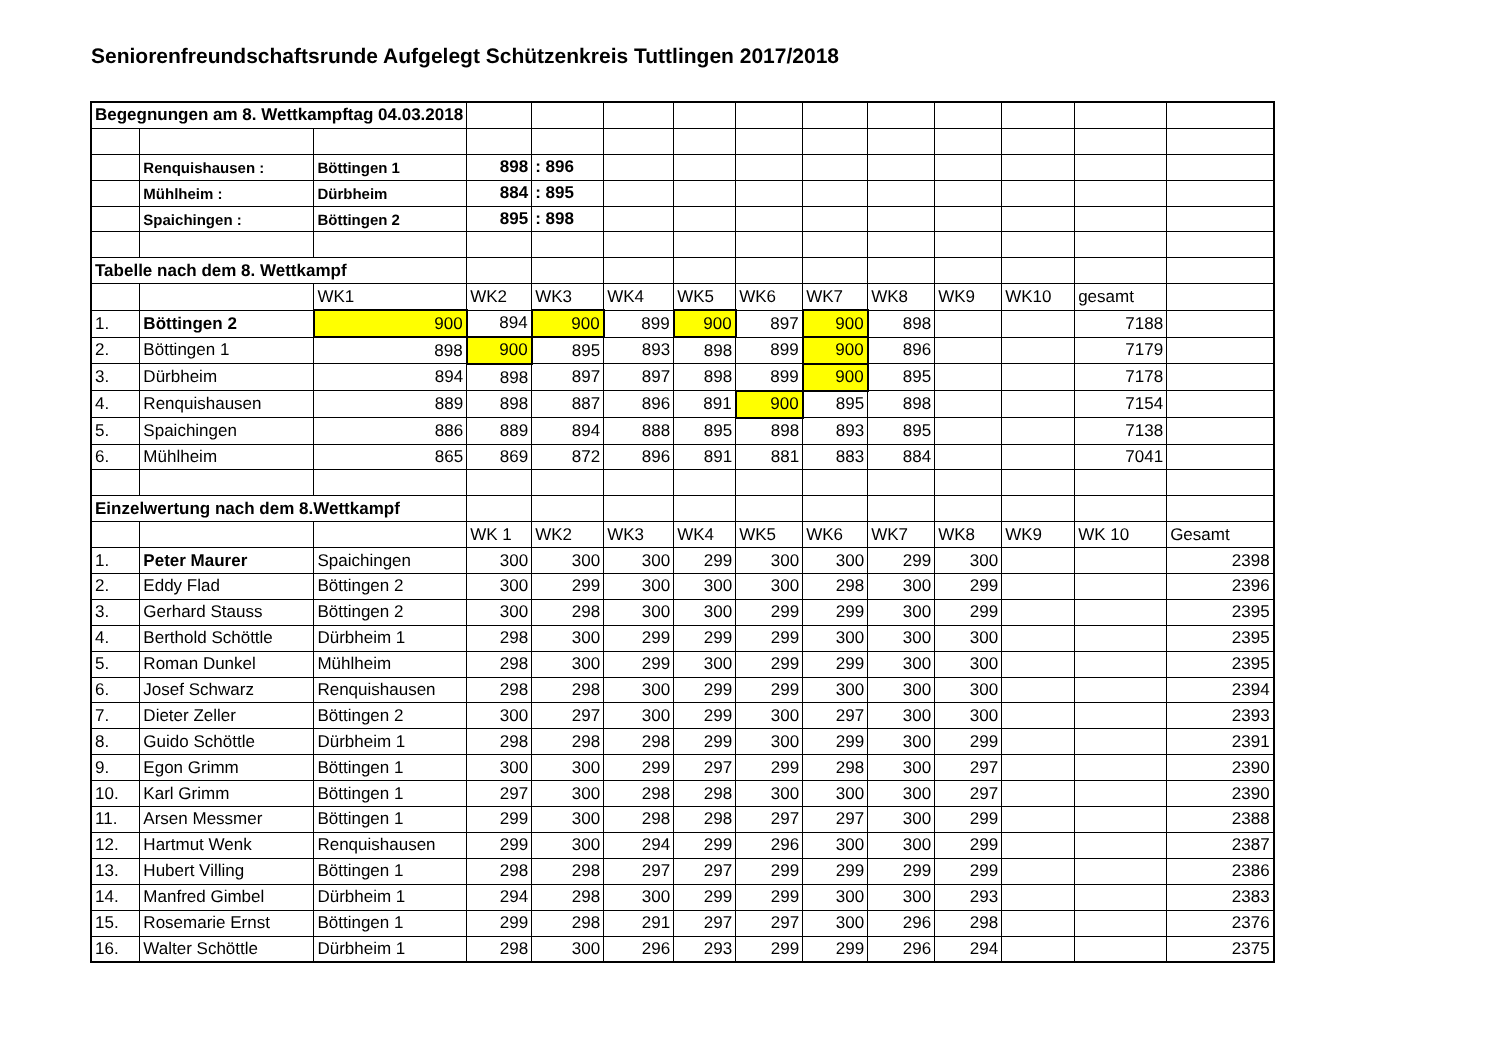Seniorenfreundschaftsrunde Aufgelegt Schützenkreis Tuttlingen 2017/2018
| Begegnungen am 8. Wettkampftag 04.03.2018 | | | | | | | | | | | | | |
| | Renquishausen : | Böttingen 1 | 898 | : 896 | | | | | | | | | |
| | Mühlheim : | Dürbheim | 884 | : 895 | | | | | | | | | |
| | Spaichingen : | Böttingen 2 | 895 | : 898 | | | | | | | | | |
| Tabelle nach dem 8. Wettkampf | | | | | | | | | | | | | |
| | | WK1 | WK2 | WK3 | WK4 | WK5 | WK6 | WK7 | WK8 | WK9 | WK10 | gesamt | |
| 1. | Böttingen 2 | 900 | 894 | 900 | 899 | 900 | 897 | 900 | 898 | | | 7188 | |
| 2. | Böttingen 1 | 898 | 900 | 895 | 893 | 898 | 899 | 900 | 896 | | | 7179 | |
| 3. | Dürbheim | 894 | 898 | 897 | 897 | 898 | 899 | 900 | 895 | | | 7178 | |
| 4. | Renquishausen | 889 | 898 | 887 | 896 | 891 | 900 | 895 | 898 | | | 7154 | |
| 5. | Spaichingen | 886 | 889 | 894 | 888 | 895 | 898 | 893 | 895 | | | 7138 | |
| 6. | Mühlheim | 865 | 869 | 872 | 896 | 891 | 881 | 883 | 884 | | | 7041 | |
| Einzelwertung nach dem 8.Wettkampf | | | | | | | | | | | | | |
| | | | WK 1 | WK2 | WK3 | WK4 | WK5 | WK6 | WK7 | WK8 | WK9 | WK 10 | Gesamt |
| 1. | Peter Maurer | Spaichingen | 300 | 300 | 300 | 299 | 300 | 300 | 299 | 300 | | | 2398 |
| 2. | Eddy Flad | Böttingen 2 | 300 | 299 | 300 | 300 | 300 | 298 | 300 | 299 | | | 2396 |
| 3. | Gerhard Stauss | Böttingen 2 | 300 | 298 | 300 | 300 | 299 | 299 | 300 | 299 | | | 2395 |
| 4. | Berthold Schöttle | Dürbheim 1 | 298 | 300 | 299 | 299 | 299 | 300 | 300 | 300 | | | 2395 |
| 5. | Roman Dunkel | Mühlheim | 298 | 300 | 299 | 300 | 299 | 299 | 300 | 300 | | | 2395 |
| 6. | Josef Schwarz | Renquishausen | 298 | 298 | 300 | 299 | 299 | 300 | 300 | 300 | | | 2394 |
| 7. | Dieter Zeller | Böttingen 2 | 300 | 297 | 300 | 299 | 300 | 297 | 300 | 300 | | | 2393 |
| 8. | Guido Schöttle | Dürbheim 1 | 298 | 298 | 298 | 299 | 300 | 299 | 300 | 299 | | | 2391 |
| 9. | Egon Grimm | Böttingen 1 | 300 | 300 | 299 | 297 | 299 | 298 | 300 | 297 | | | 2390 |
| 10. | Karl Grimm | Böttingen 1 | 297 | 300 | 298 | 298 | 300 | 300 | 300 | 297 | | | 2390 |
| 11. | Arsen Messmer | Böttingen 1 | 299 | 300 | 298 | 298 | 297 | 297 | 300 | 299 | | | 2388 |
| 12. | Hartmut Wenk | Renquishausen | 299 | 300 | 294 | 299 | 296 | 300 | 300 | 299 | | | 2387 |
| 13. | Hubert Villing | Böttingen 1 | 298 | 298 | 297 | 297 | 299 | 299 | 299 | 299 | | | 2386 |
| 14. | Manfred Gimbel | Dürbheim 1 | 294 | 298 | 300 | 299 | 299 | 300 | 300 | 293 | | | 2383 |
| 15. | Rosemarie Ernst | Böttingen 1 | 299 | 298 | 291 | 297 | 297 | 300 | 296 | 298 | | | 2376 |
| 16. | Walter Schöttle | Dürbheim 1 | 298 | 300 | 296 | 293 | 299 | 299 | 296 | 294 | | | 2375 |